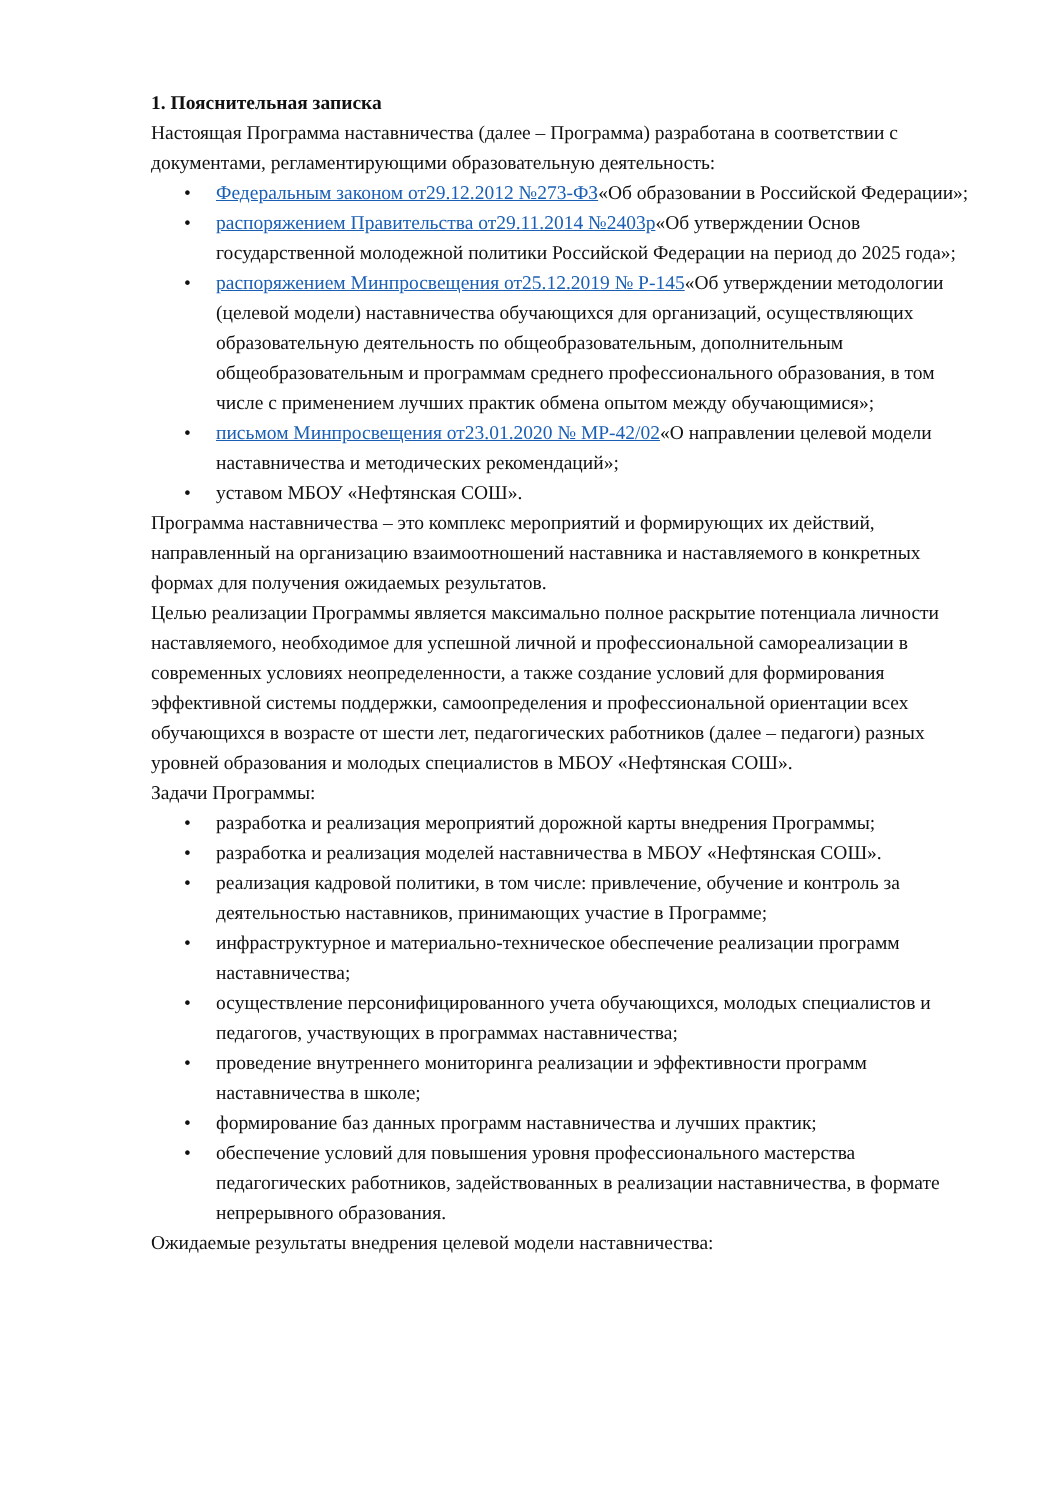1. Пояснительная записка
Настоящая Программа наставничества (далее – Программа) разработана в соответствии с документами, регламентирующими образовательную деятельность:
• Федеральным законом от29.12.2012 №273-ФЗ«Об образовании в Российской Федерации»;
• распоряжением Правительства от29.11.2014 №2403р«Об утверждении Основ государственной молодежной политики Российской Федерации на период до 2025 года»;
• распоряжением Минпросвещения от25.12.2019 № Р-145«Об утверждении методологии (целевой модели) наставничества обучающихся для организаций, осуществляющих образовательную деятельность по общеобразовательным, дополнительным общеобразовательным и программам среднего профессионального образования, в том числе с применением лучших практик обмена опытом между обучающимися»;
• письмом Минпросвещения от23.01.2020 № МР-42/02«О направлении целевой модели наставничества и методических рекомендаций»;
• уставом МБОУ «Нефтянская СОШ».
Программа наставничества – это комплекс мероприятий и формирующих их действий, направленный на организацию взаимоотношений наставника и наставляемого в конкретных формах для получения ожидаемых результатов.
Целью реализации Программы является максимально полное раскрытие потенциала личности наставляемого, необходимое для успешной личной и профессиональной самореализации в современных условиях неопределенности, а также создание условий для формирования эффективной системы поддержки, самоопределения и профессиональной ориентации всех обучающихся в возрасте от шести лет, педагогических работников (далее – педагоги) разных уровней образования и молодых специалистов в МБОУ «Нефтянская СОШ».
Задачи Программы:
• разработка и реализация мероприятий дорожной карты внедрения Программы;
• разработка и реализация моделей наставничества в МБОУ «Нефтянская СОШ».
• реализация кадровой политики, в том числе: привлечение, обучение и контроль за деятельностью наставников, принимающих участие в Программе;
• инфраструктурное и материально-техническое обеспечение реализации программ наставничества;
• осуществление персонифицированного учета обучающихся, молодых специалистов и педагогов, участвующих в программах наставничества;
• проведение внутреннего мониторинга реализации и эффективности программ наставничества в школе;
• формирование баз данных программ наставничества и лучших практик;
• обеспечение условий для повышения уровня профессионального мастерства педагогических работников, задействованных в реализации наставничества, в формате непрерывного образования.
Ожидаемые результаты внедрения целевой модели наставничества: